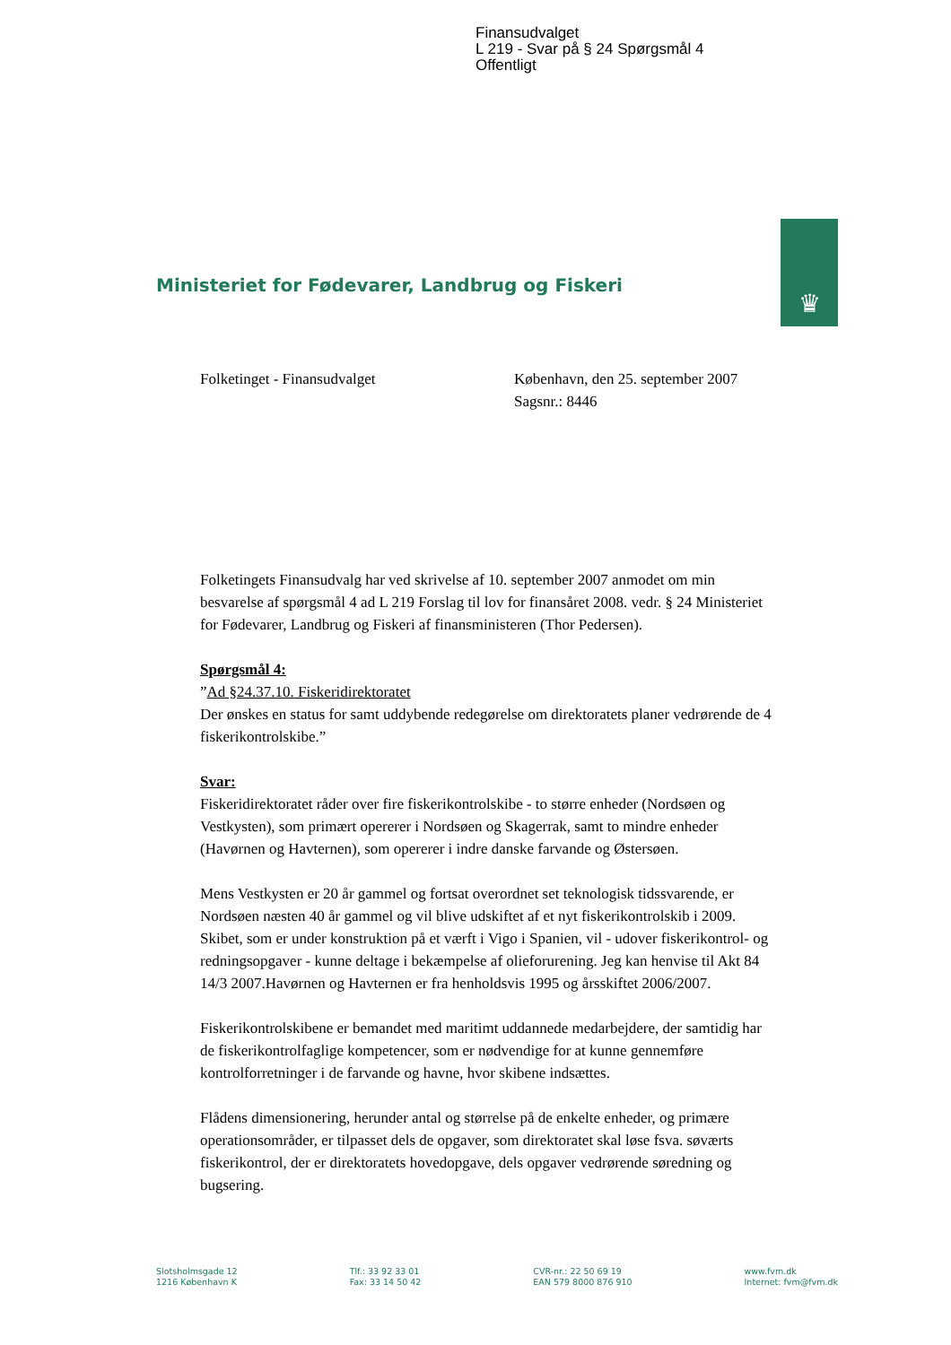Finansudvalget
L 219 - Svar på § 24 Spørgsmål 4
Offentligt
Ministeriet for Fødevarer, Landbrug og Fiskeri
♛
Folketinget - Finansudvalget København, den 25. september 2007
Sagsnr.: 8446
Folketingets Finansudvalg har ved skrivelse af 10. september 2007 anmodet om min besvarelse af spørgsmål 4 ad L 219 Forslag til lov for finansåret 2008. vedr. § 24 Ministeriet for Fødevarer, Landbrug og Fiskeri af finansministeren (Thor Pedersen).
Spørgsmål 4:
”Ad §24.37.10. Fiskeridirektoratet
Der ønskes en status for samt uddybende redegørelse om direktoratets planer vedrørende de 4 fiskerikontrolskibe.”
Svar:
Fiskeridirektoratet råder over fire fiskerikontrolskibe - to større enheder (Nordsøen og Vestkysten), som primært opererer i Nordsøen og Skagerrak, samt to mindre enheder (Havørnen og Havternen), som opererer i indre danske farvande og Østersøen.
Mens Vestkysten er 20 år gammel og fortsat overordnet set teknologisk tidssvarende, er Nordsøen næsten 40 år gammel og vil blive udskiftet af et nyt fiskerikontrolskib i 2009. Skibet, som er under konstruktion på et værft i Vigo i Spanien, vil - udover fiskerikontrol- og redningsopgaver - kunne deltage i bekæmpelse af olieforurening. Jeg kan henvise til Akt 84 14/3 2007.Havørnen og Havternen er fra henholdsvis 1995 og årsskiftet 2006/2007.
Fiskerikontrolskibene er bemandet med maritimt uddannede medarbejdere, der samtidig har de fiskerikontrolfaglige kompetencer, som er nødvendige for at kunne gennemføre kontrolforretninger i de farvande og havne, hvor skibene indsættes.
Flådens dimensionering, herunder antal og størrelse på de enkelte enheder, og primære operationsområder, er tilpasset dels de opgaver, som direktoratet skal løse fsva. søværts fiskerikontrol, der er direktoratets hovedopgave, dels opgaver vedrørende søredning og bugsering.
Slotsholmsgade 12
1216 København K
Tlf.: 33 92 33 01
Fax: 33 14 50 42
CVR-nr.: 22 50 69 19
EAN 579 8000 876 910
www.fvm.dk
Internet: fvm@fvm.dk